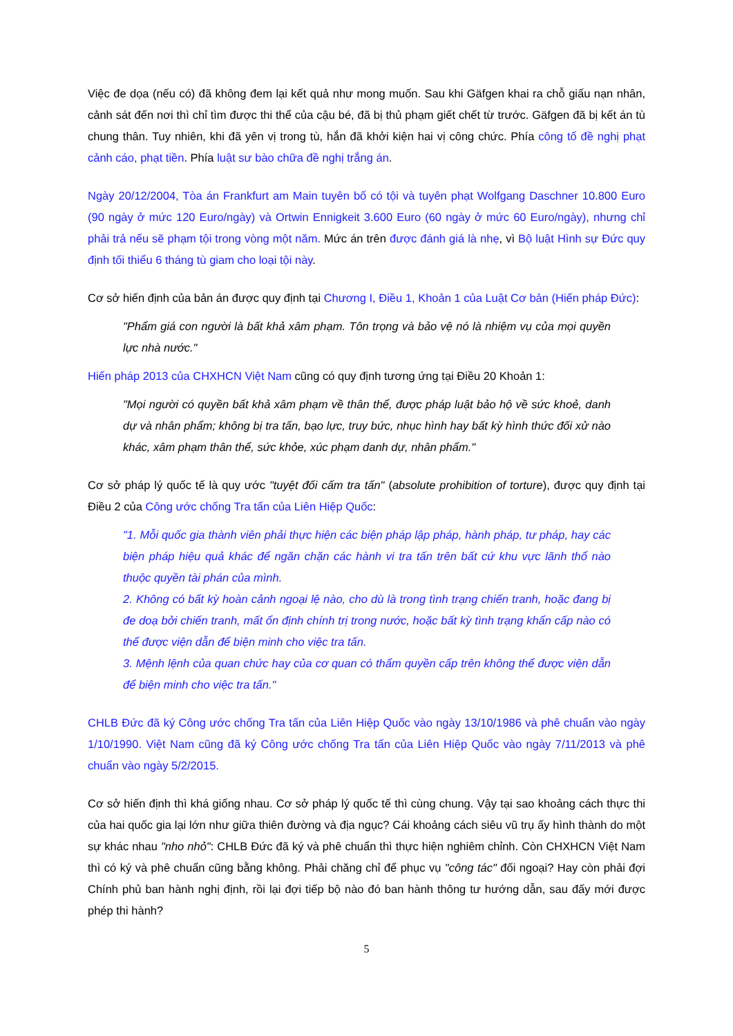Việc đe dọa (nếu có) đã không đem lại kết quả như mong muốn. Sau khi Gäfgen khai ra chỗ giấu nạn nhân, cảnh sát đến nơi thì chỉ tìm được thi thể của cậu bé, đã bị thủ phạm giết chết từ trước. Gäfgen đã bị kết án tù chung thân. Tuy nhiên, khi đã yên vị trong tù, hắn đã khởi kiện hai vị công chức. Phía công tố đề nghị phạt cảnh cáo, phạt tiền. Phía luật sư bào chữa đề nghị trắng án.
Ngày 20/12/2004, Tòa án Frankfurt am Main tuyên bố có tội và tuyên phạt Wolfgang Daschner 10.800 Euro (90 ngày ở mức 120 Euro/ngày) và Ortwin Ennigkeit 3.600 Euro (60 ngày ở mức 60 Euro/ngày), nhưng chỉ phải trả nếu sẽ phạm tội trong vòng một năm. Mức án trên được đánh giá là nhẹ, vì Bộ luật Hình sự Đức quy định tối thiểu 6 tháng tù giam cho loại tội này.
Cơ sở hiến định của bản án được quy định tại Chương I, Điều 1, Khoản 1 của Luật Cơ bản (Hiến pháp Đức):
"Phẩm giá con người là bất khả xâm phạm. Tôn trọng và bảo vệ nó là nhiệm vụ của mọi quyền lực nhà nước."
Hiến pháp 2013 của CHXHCN Việt Nam cũng có quy định tương ứng tại Điều 20 Khoản 1:
"Mọi người có quyền bất khả xâm phạm về thân thể, được pháp luật bảo hộ về sức khoẻ, danh dự và nhân phẩm; không bị tra tấn, bạo lực, truy bức, nhục hình hay bất kỳ hình thức đối xử nào khác, xâm phạm thân thể, sức khỏe, xúc phạm danh dự, nhân phẩm."
Cơ sở pháp lý quốc tế là quy ước "tuyệt đối cấm tra tấn" (absolute prohibition of torture), được quy định tại Điều 2 của Công ước chống Tra tấn của Liên Hiệp Quốc:
"1. Mỗi quốc gia thành viên phải thực hiện các biện pháp lập pháp, hành pháp, tư pháp, hay các biện pháp hiệu quả khác để ngăn chặn các hành vi tra tấn trên bất cứ khu vực lãnh thổ nào thuộc quyền tài phán của mình.
2. Không có bất kỳ hoàn cảnh ngoại lệ nào, cho dù là trong tình trạng chiến tranh, hoặc đang bị đe doạ bởi chiến tranh, mất ổn định chính trị trong nước, hoặc bất kỳ tình trạng khẩn cấp nào có thể được viện dẫn để biện minh cho việc tra tấn.
3. Mệnh lệnh của quan chức hay của cơ quan có thẩm quyền cấp trên không thể được viện dẫn để biện minh cho việc tra tấn."
CHLB Đức đã ký Công ước chống Tra tấn của Liên Hiệp Quốc vào ngày 13/10/1986 và phê chuẩn vào ngày 1/10/1990. Việt Nam cũng đã ký Công ước chống Tra tấn của Liên Hiệp Quốc vào ngày 7/11/2013 và phê chuẩn vào ngày 5/2/2015.
Cơ sở hiến định thì khá giống nhau. Cơ sở pháp lý quốc tế thì cùng chung. Vậy tại sao khoảng cách thực thi của hai quốc gia lại lớn như giữa thiên đường và địa ngục? Cái khoảng cách siêu vũ trụ ấy hình thành do một sự khác nhau "nho nhỏ": CHLB Đức đã ký và phê chuẩn thì thực hiện nghiêm chỉnh. Còn CHXHCN Việt Nam thì có ký và phê chuẩn cũng bằng không. Phải chăng chỉ để phục vụ "công tác" đối ngoại? Hay còn phải đợi Chính phủ ban hành nghị định, rồi lại đợi tiếp bộ nào đó ban hành thông tư hướng dẫn, sau đấy mới được phép thi hành?
5